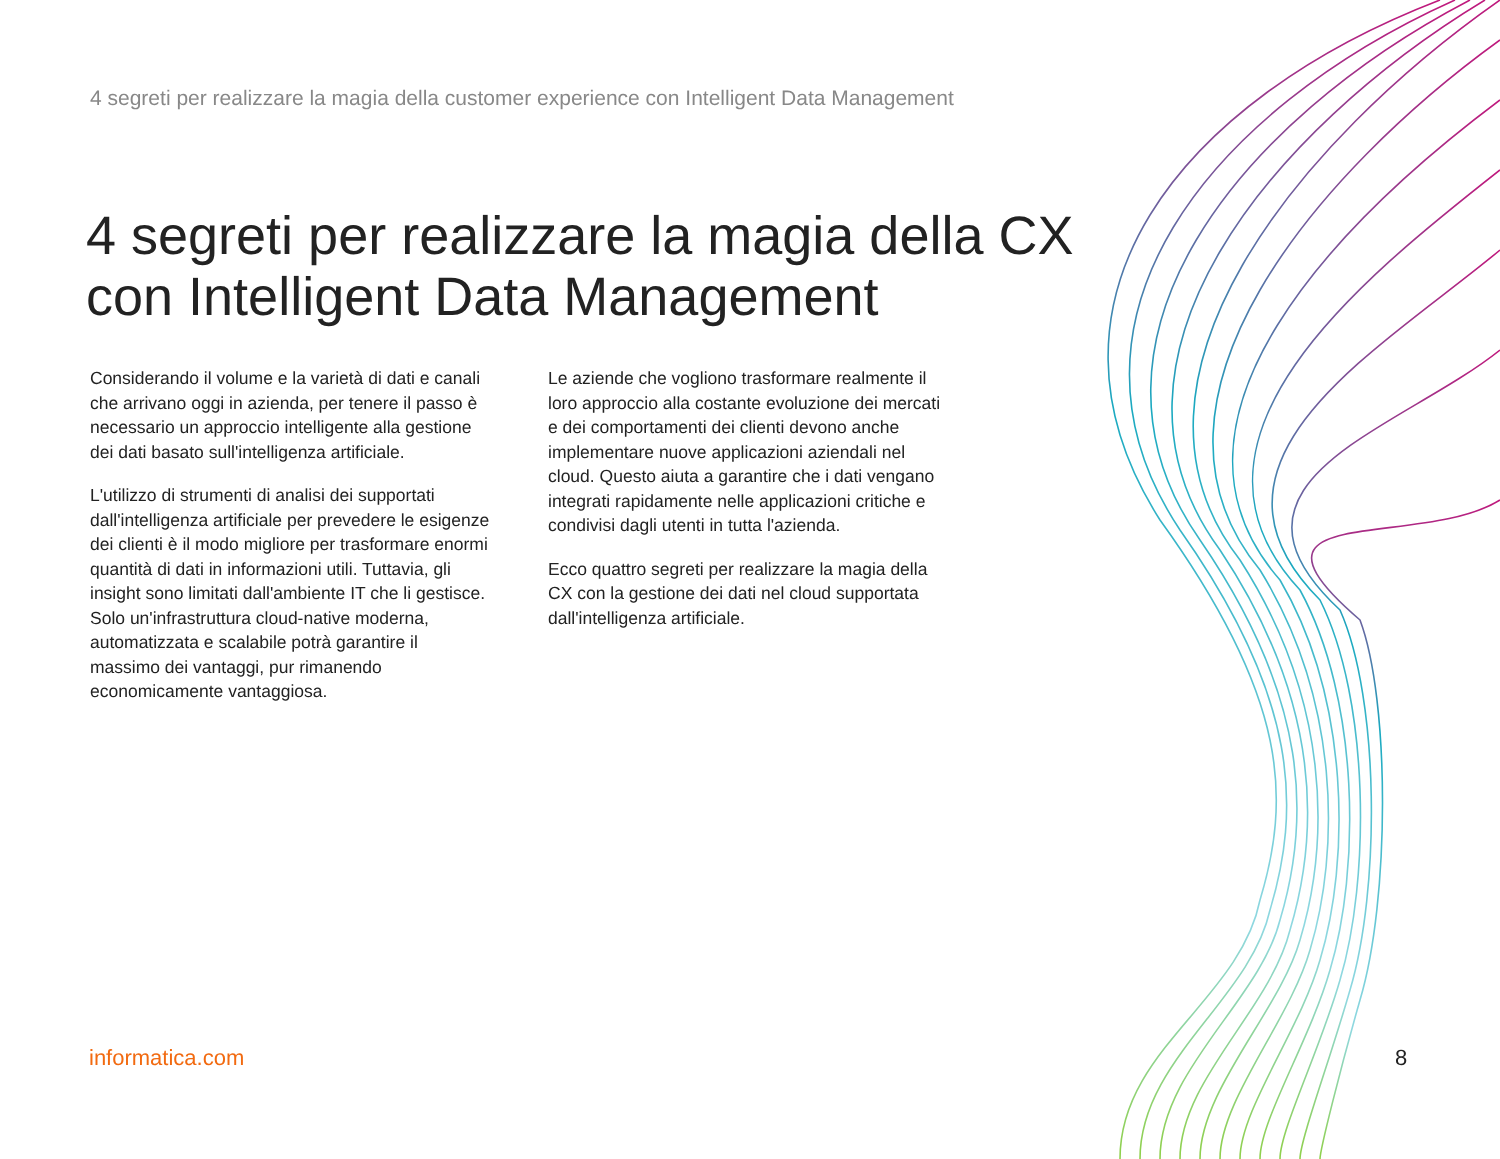4 segreti per realizzare la magia della customer experience con Intelligent Data Management
4 segreti per realizzare la magia della CX
con Intelligent Data Management
Considerando il volume e la varietà di dati e canali che arrivano oggi in azienda, per tenere il passo è necessario un approccio intelligente alla gestione dei dati basato sull'intelligenza artificiale.
L'utilizzo di strumenti di analisi dei supportati dall'intelligenza artificiale per prevedere le esigenze dei clienti è il modo migliore per trasformare enormi quantità di dati in informazioni utili. Tuttavia, gli insight sono limitati dall'ambiente IT che li gestisce. Solo un'infrastruttura cloud-native moderna, automatizzata e scalabile potrà garantire il massimo dei vantaggi, pur rimanendo economicamente vantaggiosa.
Le aziende che vogliono trasformare realmente il loro approccio alla costante evoluzione dei mercati e dei comportamenti dei clienti devono anche implementare nuove applicazioni aziendali nel cloud. Questo aiuta a garantire che i dati vengano integrati rapidamente nelle applicazioni critiche e condivisi dagli utenti in tutta l'azienda.
Ecco quattro segreti per realizzare la magia della CX con la gestione dei dati nel cloud supportata dall'intelligenza artificiale.
informatica.com 8